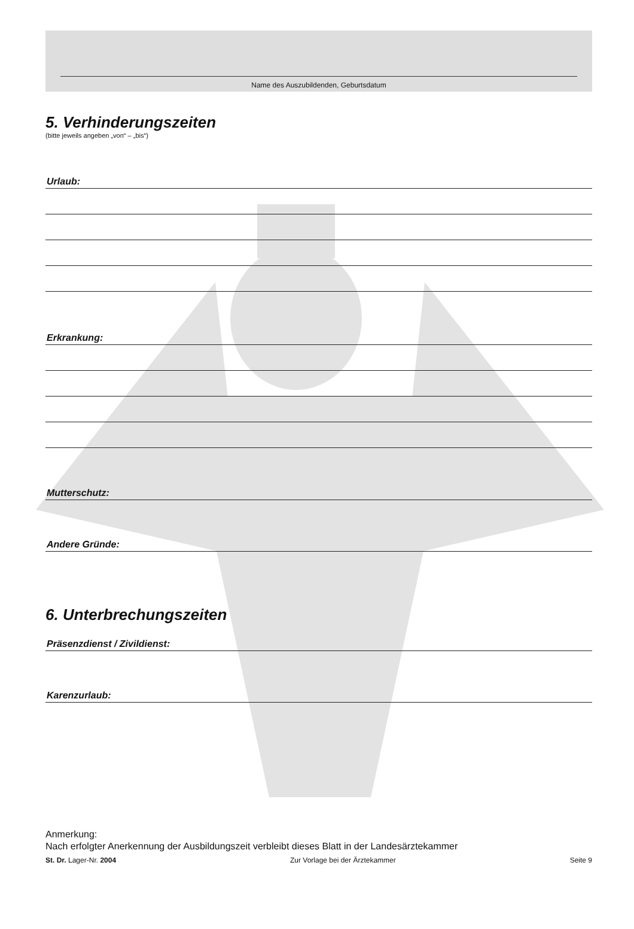Name des Auszubildenden, Geburtsdatum
5. Verhinderungszeiten
(bitte jeweils angeben „von“ – „bis“)
Urlaub:
Erkrankung:
Mutterschutz:
Andere Gründe:
6. Unterbrechungszeiten
Präsenzdienst / Zivildienst:
Karenzurlaub:
Anmerkung:
Nach erfolgter Anerkennung der Ausbildungszeit verbleibt dieses Blatt in der Landesärztekammer
St. Dr. Lager-Nr. 2004 Zur Vorlage bei der Ärztekammer Seite 9